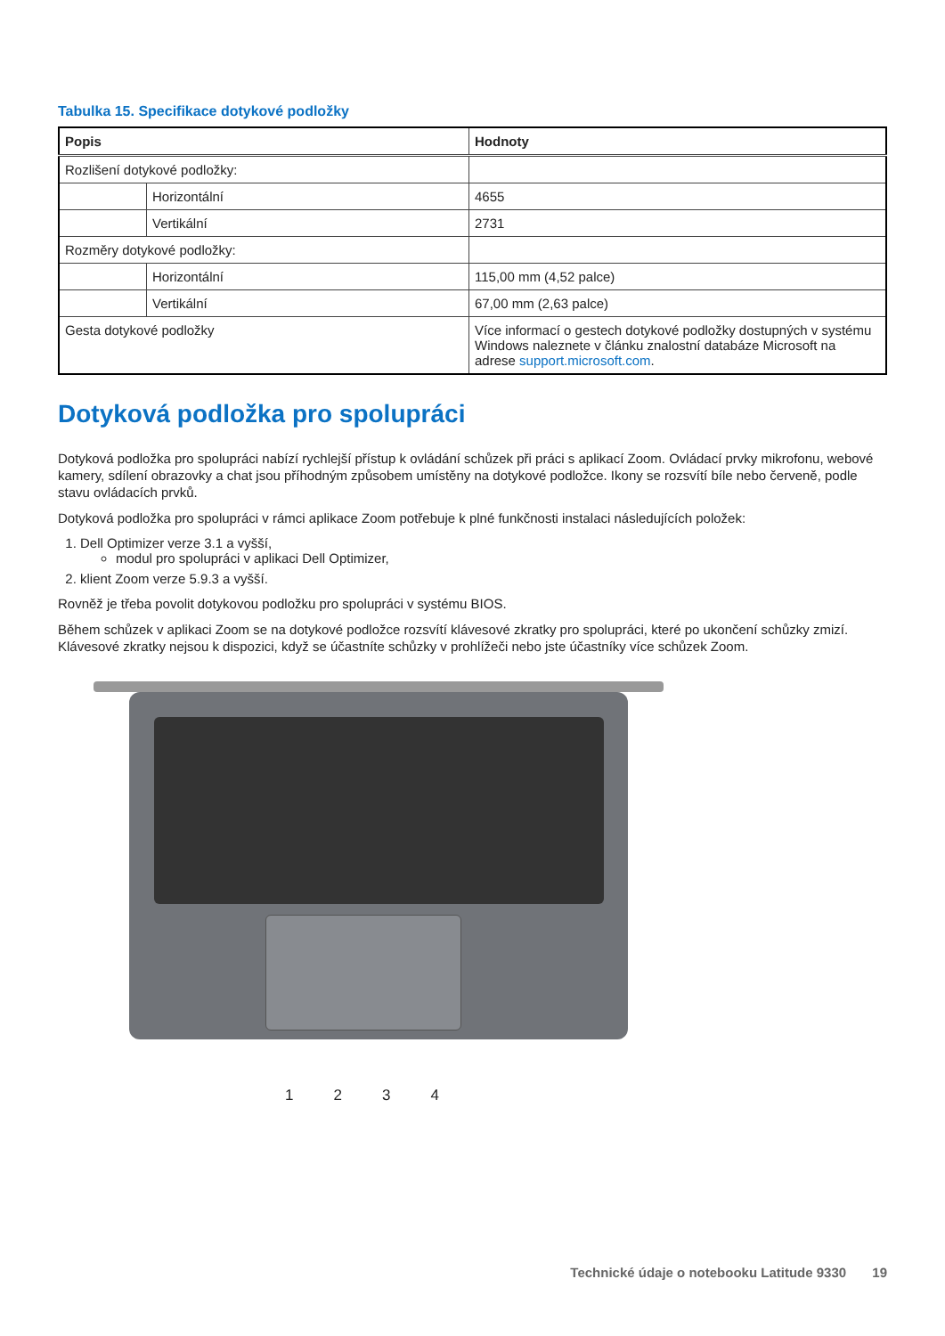Tabulka 15. Specifikace dotykové podložky
| Popis | | Hodnoty |
| --- | --- | --- |
| Rozlišení dotykové podložky: | | |
| | Horizontální | 4655 |
| | Vertikální | 2731 |
| Rozměry dotykové podložky: | | |
| | Horizontální | 115,00 mm (4,52 palce) |
| | Vertikální | 67,00 mm (2,63 palce) |
| Gesta dotykové podložky | | Více informací o gestech dotykové podložky dostupných v systému Windows naleznete v článku znalostní databáze Microsoft na adrese support.microsoft.com . |
Dotyková podložka pro spolupráci
Dotyková podložka pro spolupráci nabízí rychlejší přístup k ovládání schůzek při práci s aplikací Zoom. Ovládací prvky mikrofonu, webové kamery, sdílení obrazovky a chat jsou příhodným způsobem umístěny na dotykové podložce. Ikony se rozsvítí bíle nebo červeně, podle stavu ovládacích prvků.
Dotyková podložka pro spolupráci v rámci aplikace Zoom potřebuje k plné funkčnosti instalaci následujících položek:
1. Dell Optimizer verze 3.1 a vyšší,
modul pro spolupráci v aplikaci Dell Optimizer,
2. klient Zoom verze 5.9.3 a vyšší.
Rovněž je třeba povolit dotykovou podložku pro spolupráci v systému BIOS.
Během schůzek v aplikaci Zoom se na dotykové podložce rozsvítí klávesové zkratky pro spolupráci, které po ukončení schůzky zmizí. Klávesové zkratky nejsou k dispozici, když se účastníte schůzky v prohlížeči nebo jste účastníky více schůzek Zoom.
1234
Technické údaje o notebooku Latitude 9330 19